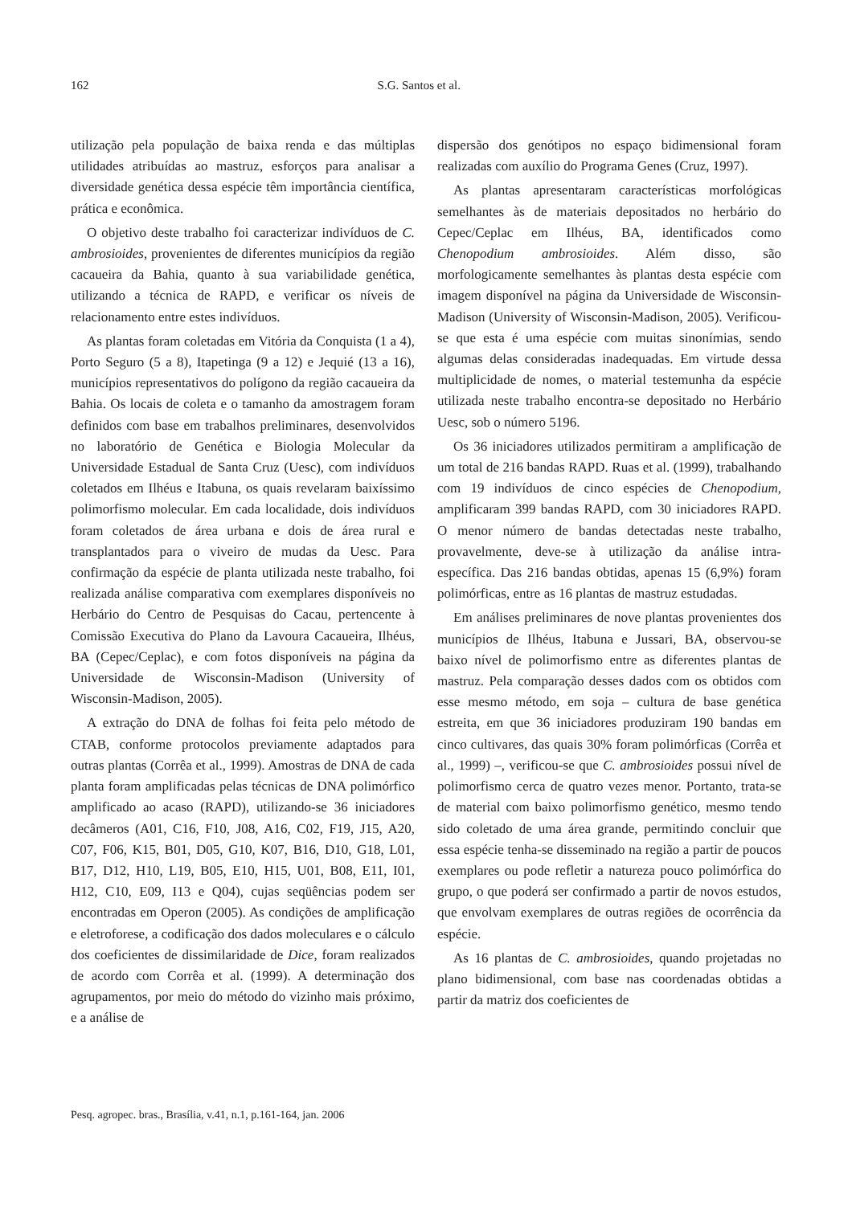162 S.G. Santos et al.
utilização pela população de baixa renda e das múltiplas utilidades atribuídas ao mastruz, esforços para analisar a diversidade genética dessa espécie têm importância científica, prática e econômica.
O objetivo deste trabalho foi caracterizar indivíduos de C. ambrosioides, provenientes de diferentes municípios da região cacaueira da Bahia, quanto à sua variabilidade genética, utilizando a técnica de RAPD, e verificar os níveis de relacionamento entre estes indivíduos.
As plantas foram coletadas em Vitória da Conquista (1 a 4), Porto Seguro (5 a 8), Itapetinga (9 a 12) e Jequié (13 a 16), municípios representativos do polígono da região cacaueira da Bahia. Os locais de coleta e o tamanho da amostragem foram definidos com base em trabalhos preliminares, desenvolvidos no laboratório de Genética e Biologia Molecular da Universidade Estadual de Santa Cruz (Uesc), com indivíduos coletados em Ilhéus e Itabuna, os quais revelaram baixíssimo polimorfismo molecular. Em cada localidade, dois indivíduos foram coletados de área urbana e dois de área rural e transplantados para o viveiro de mudas da Uesc. Para confirmação da espécie de planta utilizada neste trabalho, foi realizada análise comparativa com exemplares disponíveis no Herbário do Centro de Pesquisas do Cacau, pertencente à Comissão Executiva do Plano da Lavoura Cacaueira, Ilhéus, BA (Cepec/Ceplac), e com fotos disponíveis na página da Universidade de Wisconsin-Madison (University of Wisconsin-Madison, 2005).
A extração do DNA de folhas foi feita pelo método de CTAB, conforme protocolos previamente adaptados para outras plantas (Corrêa et al., 1999). Amostras de DNA de cada planta foram amplificadas pelas técnicas de DNA polimórfico amplificado ao acaso (RAPD), utilizando-se 36 iniciadores decâmeros (A01, C16, F10, J08, A16, C02, F19, J15, A20, C07, F06, K15, B01, D05, G10, K07, B16, D10, G18, L01, B17, D12, H10, L19, B05, E10, H15, U01, B08, E11, I01, H12, C10, E09, I13 e Q04), cujas seqüências podem ser encontradas em Operon (2005). As condições de amplificação e eletroforese, a codificação dos dados moleculares e o cálculo dos coeficientes de dissimilaridade de Dice, foram realizados de acordo com Corrêa et al. (1999). A determinação dos agrupamentos, por meio do método do vizinho mais próximo, e a análise de
dispersão dos genótipos no espaço bidimensional foram realizadas com auxílio do Programa Genes (Cruz, 1997).
As plantas apresentaram características morfológicas semelhantes às de materiais depositados no herbário do Cepec/Ceplac em Ilhéus, BA, identificados como Chenopodium ambrosioides. Além disso, são morfologicamente semelhantes às plantas desta espécie com imagem disponível na página da Universidade de Wisconsin-Madison (University of Wisconsin-Madison, 2005). Verificou-se que esta é uma espécie com muitas sinonímias, sendo algumas delas consideradas inadequadas. Em virtude dessa multiplicidade de nomes, o material testemunha da espécie utilizada neste trabalho encontra-se depositado no Herbário Uesc, sob o número 5196.
Os 36 iniciadores utilizados permitiram a amplificação de um total de 216 bandas RAPD. Ruas et al. (1999), trabalhando com 19 indivíduos de cinco espécies de Chenopodium, amplificaram 399 bandas RAPD, com 30 iniciadores RAPD. O menor número de bandas detectadas neste trabalho, provavelmente, deve-se à utilização da análise intra-específica. Das 216 bandas obtidas, apenas 15 (6,9%) foram polimórficas, entre as 16 plantas de mastruz estudadas.
Em análises preliminares de nove plantas provenientes dos municípios de Ilhéus, Itabuna e Jussari, BA, observou-se baixo nível de polimorfismo entre as diferentes plantas de mastruz. Pela comparação desses dados com os obtidos com esse mesmo método, em soja – cultura de base genética estreita, em que 36 iniciadores produziram 190 bandas em cinco cultivares, das quais 30% foram polimórficas (Corrêa et al., 1999) –, verificou-se que C. ambrosioides possui nível de polimorfismo cerca de quatro vezes menor. Portanto, trata-se de material com baixo polimorfismo genético, mesmo tendo sido coletado de uma área grande, permitindo concluir que essa espécie tenha-se disseminado na região a partir de poucos exemplares ou pode refletir a natureza pouco polimórfica do grupo, o que poderá ser confirmado a partir de novos estudos, que envolvam exemplares de outras regiões de ocorrência da espécie.
As 16 plantas de C. ambrosioides, quando projetadas no plano bidimensional, com base nas coordenadas obtidas a partir da matriz dos coeficientes de
Pesq. agropec. bras., Brasília, v.41, n.1, p.161-164, jan. 2006